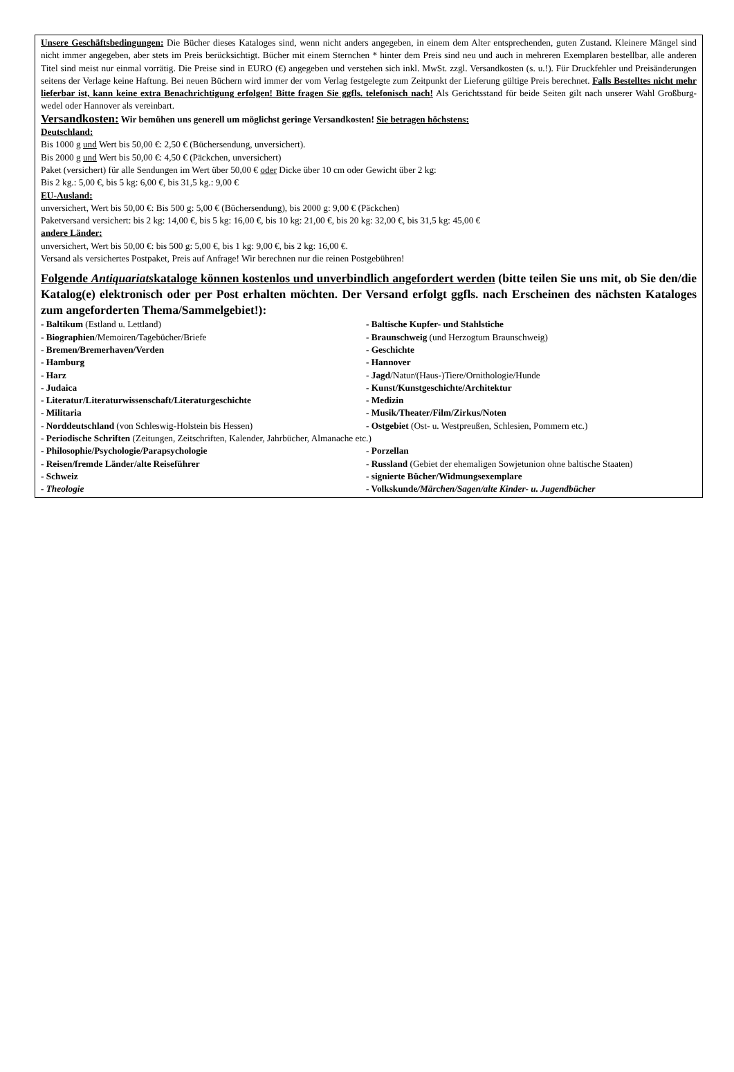Unsere Geschäftsbedingungen: Die Bücher dieses Kataloges sind, wenn nicht anders angegeben, in einem dem Alter entsprechenden, guten Zustand. Kleinere Mängel sind nicht immer angegeben, aber stets im Preis berücksichtigt. Bücher mit einem Sternchen * hinter dem Preis sind neu und auch in mehreren Exemplaren bestellbar, alle anderen Titel sind meist nur einmal vorrätig. Die Preise sind in EURO (€) angegeben und verstehen sich inkl. MwSt. zzgl. Versandkosten (s. u.!). Für Druckfehler und Preisänderungen seitens der Verlage keine Haftung. Bei neuen Büchern wird immer der vom Verlag festgelegte zum Zeitpunkt der Lieferung gültige Preis berechnet. Falls Bestelltes nicht mehr lieferbar ist, kann keine extra Benachrichtigung erfolgen! Bitte fragen Sie ggfls. telefonisch nach! Als Gerichtsstand für beide Seiten gilt nach unserer Wahl Großburg-wedel oder Hannover als vereinbart.
Versandkosten: Wir bemühen uns generell um möglichst geringe Versandkosten! Sie betragen höchstens:
Deutschland:
Bis 1000 g und Wert bis 50,00 €: 2,50 € (Büchersendung, unversichert).
Bis 2000 g und Wert bis 50,00 €: 4,50 € (Päckchen, unversichert)
Paket (versichert) für alle Sendungen im Wert über 50,00 € oder Dicke über 10 cm oder Gewicht über 2 kg:
Bis 2 kg.: 5,00 €, bis 5 kg: 6,00 €, bis 31,5 kg.: 9,00 €
EU-Ausland:
unversichert, Wert bis 50,00 €: Bis 500 g: 5,00 € (Büchersendung), bis 2000 g: 9,00 € (Päckchen)
Paketversand versichert: bis 2 kg: 14,00 €, bis 5 kg: 16,00 €, bis 10 kg: 21,00 €, bis 20 kg: 32,00 €, bis 31,5 kg: 45,00 €
andere Länder:
unversichert, Wert bis 50,00 €: bis 500 g: 5,00 €, bis 1 kg: 9,00 €, bis 2 kg: 16,00 €.
Versand als versichertes Postpaket, Preis auf Anfrage! Wir berechnen nur die reinen Postgebühren!
Folgende Antiquariatskataloge können kostenlos und unverbindlich angefordert werden (bitte teilen Sie uns mit, ob Sie den/die Katalog(e) elektronisch oder per Post erhalten möchten. Der Versand erfolgt ggfls. nach Erscheinen des nächsten Kataloges zum angeforderten Thema/Sammelgebiet!):
- Baltikum (Estland u. Lettland)
- Baltische Kupfer- und Stahlstiche
- Biographien/Memoiren/Tagebücher/Briefe
- Braunschweig (und Herzogtum Braunschweig)
- Bremen/Bremerhaven/Verden
- Geschichte
- Hamburg
- Hannover
- Harz
- Jagd/Natur/(Haus-)Tiere/Ornithologie/Hunde
- Judaica
- Kunst/Kunstgeschichte/Architektur
- Literatur/Literaturwissenschaft/Literaturgeschichte
- Medizin
- Militaria
- Musik/Theater/Film/Zirkus/Noten
- Norddeutschland (von Schleswig-Holstein bis Hessen)
- Ostgebiet (Ost- u. Westpreußen, Schlesien, Pommern etc.)
- Periodische Schriften (Zeitungen, Zeitschriften, Kalender, Jahrbücher, Almanache etc.)
- Philosophie/Psychologie/Parapsychologie
- Porzellan
- Reisen/fremde Länder/alte Reiseführer
- Russland (Gebiet der ehemaligen Sowjetunion ohne baltische Staaten)
- Schweiz
- signierte Bücher/Widmungsexemplare
- Theologie
- Volkskunde/Märchen/Sagen/alte Kinder- u. Jugendbücher